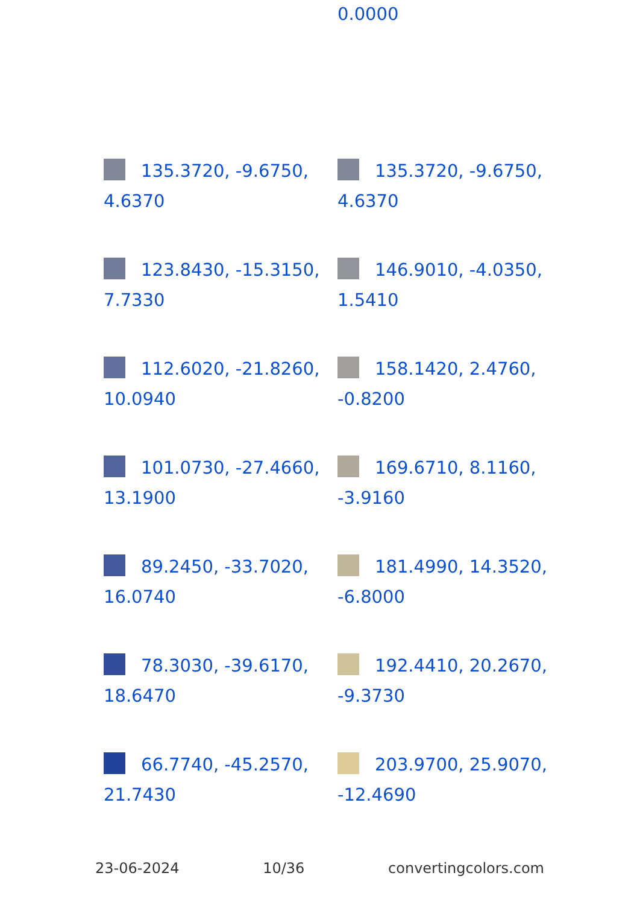0.0000
135.3720, -9.6750, 4.6370
135.3720, -9.6750, 4.6370
123.8430, -15.3150, 7.7330
146.9010, -4.0350, 1.5410
112.6020, -21.8260, 10.0940
158.1420, 2.4760, -0.8200
101.0730, -27.4660, 13.1900
169.6710, 8.1160, -3.9160
89.2450, -33.7020, 16.0740
181.4990, 14.3520, -6.8000
78.3030, -39.6170, 18.6470
192.4410, 20.2670, -9.3730
66.7740, -45.2570, 21.7430
203.9700, 25.9070, -12.4690
23-06-2024 10/36 convertingcolors.com